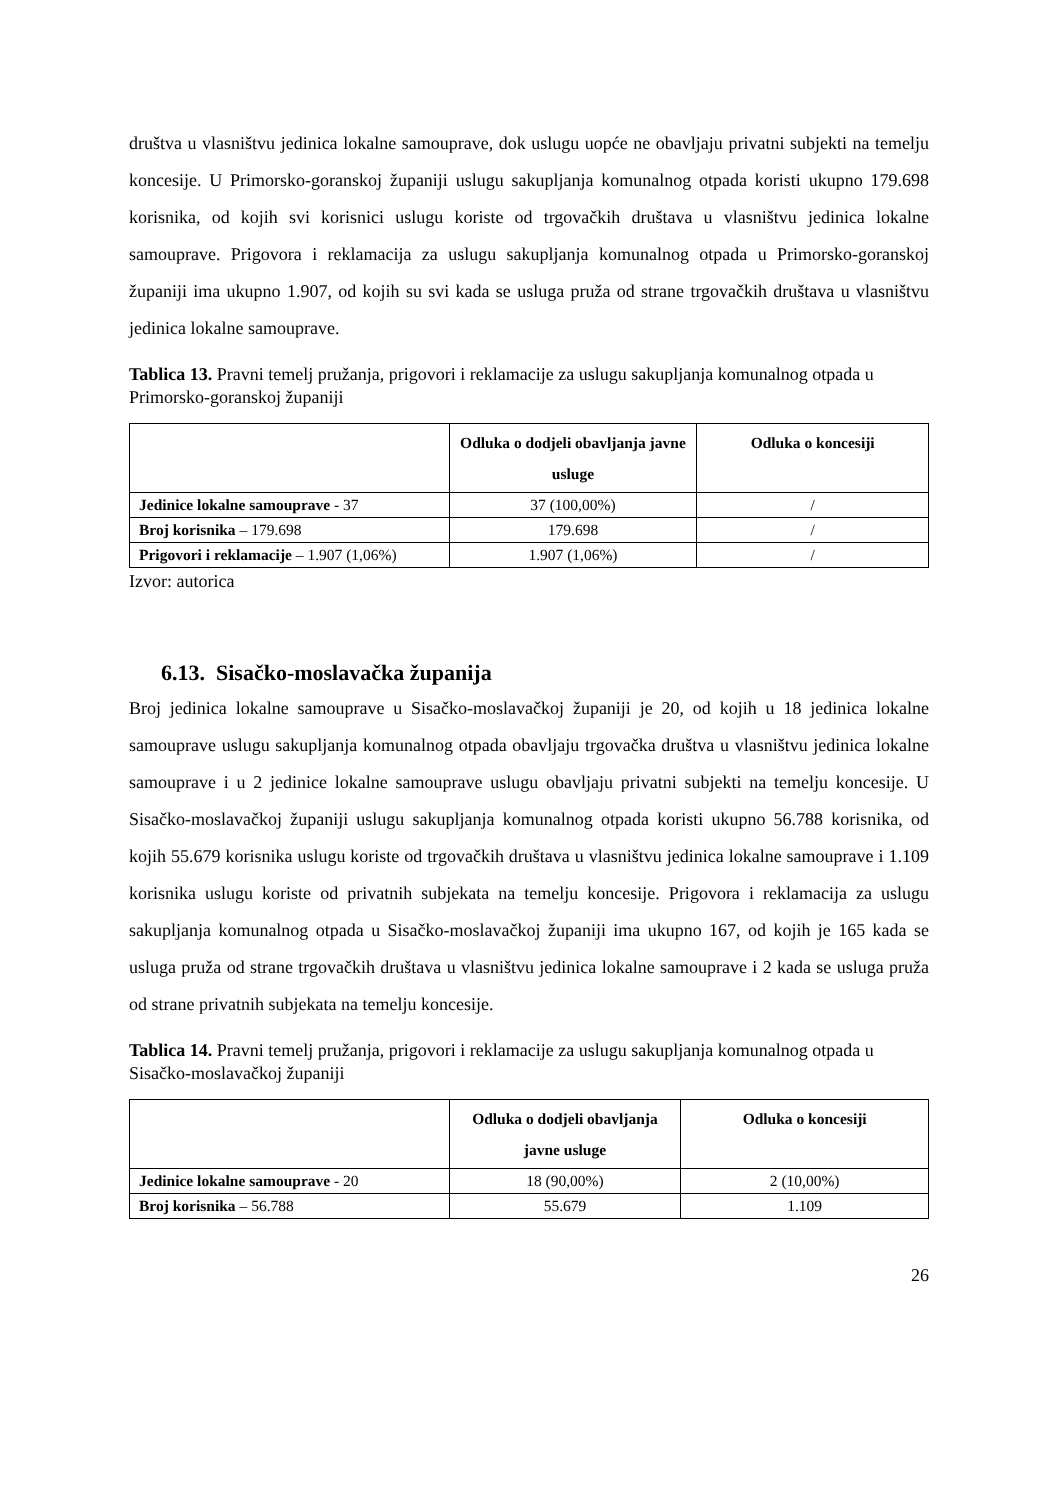društva u vlasništvu jedinica lokalne samouprave, dok uslugu uopće ne obavljaju privatni subjekti na temelju koncesije. U Primorsko-goranskoj županiji uslugu sakupljanja komunalnog otpada koristi ukupno 179.698 korisnika, od kojih svi korisnici uslugu koriste od trgovačkih društava u vlasništvu jedinica lokalne samouprave. Prigovora i reklamacija za uslugu sakupljanja komunalnog otpada u Primorsko-goranskoj županiji ima ukupno 1.907, od kojih su svi kada se usluga pruža od strane trgovačkih društava u vlasništvu jedinica lokalne samouprave.
Tablica 13. Pravni temelj pružanja, prigovori i reklamacije za uslugu sakupljanja komunalnog otpada u Primorsko-goranskoj županiji
| | Odluka o dodjeli obavljanja javne usluge | Odluka o koncesiji |
| --- | --- | --- |
| Jedinice lokalne samouprave - 37 | 37 (100,00%) | / |
| Broj korisnika – 179.698 | 179.698 | / |
| Prigovori i reklamacije – 1.907 (1,06%) | 1.907 (1,06%) | / |
Izvor: autorica
6.13. Sisačko-moslavačka županija
Broj jedinica lokalne samouprave u Sisačko-moslavačkoj županiji je 20, od kojih u 18 jedinica lokalne samouprave uslugu sakupljanja komunalnog otpada obavljaju trgovačka društva u vlasništvu jedinica lokalne samouprave i u 2 jedinice lokalne samouprave uslugu obavljaju privatni subjekti na temelju koncesije. U Sisačko-moslavačkoj županiji uslugu sakupljanja komunalnog otpada koristi ukupno 56.788 korisnika, od kojih 55.679 korisnika uslugu koriste od trgovačkih društava u vlasništvu jedinica lokalne samouprave i 1.109 korisnika uslugu koriste od privatnih subjekata na temelju koncesije. Prigovora i reklamacija za uslugu sakupljanja komunalnog otpada u Sisačko-moslavačkoj županiji ima ukupno 167, od kojih je 165 kada se usluga pruža od strane trgovačkih društava u vlasništvu jedinica lokalne samouprave i 2 kada se usluga pruža od strane privatnih subjekata na temelju koncesije.
Tablica 14. Pravni temelj pružanja, prigovori i reklamacije za uslugu sakupljanja komunalnog otpada u Sisačko-moslavačkoj županiji
| | Odluka o dodjeli obavljanja javne usluge | Odluka o koncesiji |
| --- | --- | --- |
| Jedinice lokalne samouprave - 20 | 18 (90,00%) | 2 (10,00%) |
| Broj korisnika – 56.788 | 55.679 | 1.109 |
26